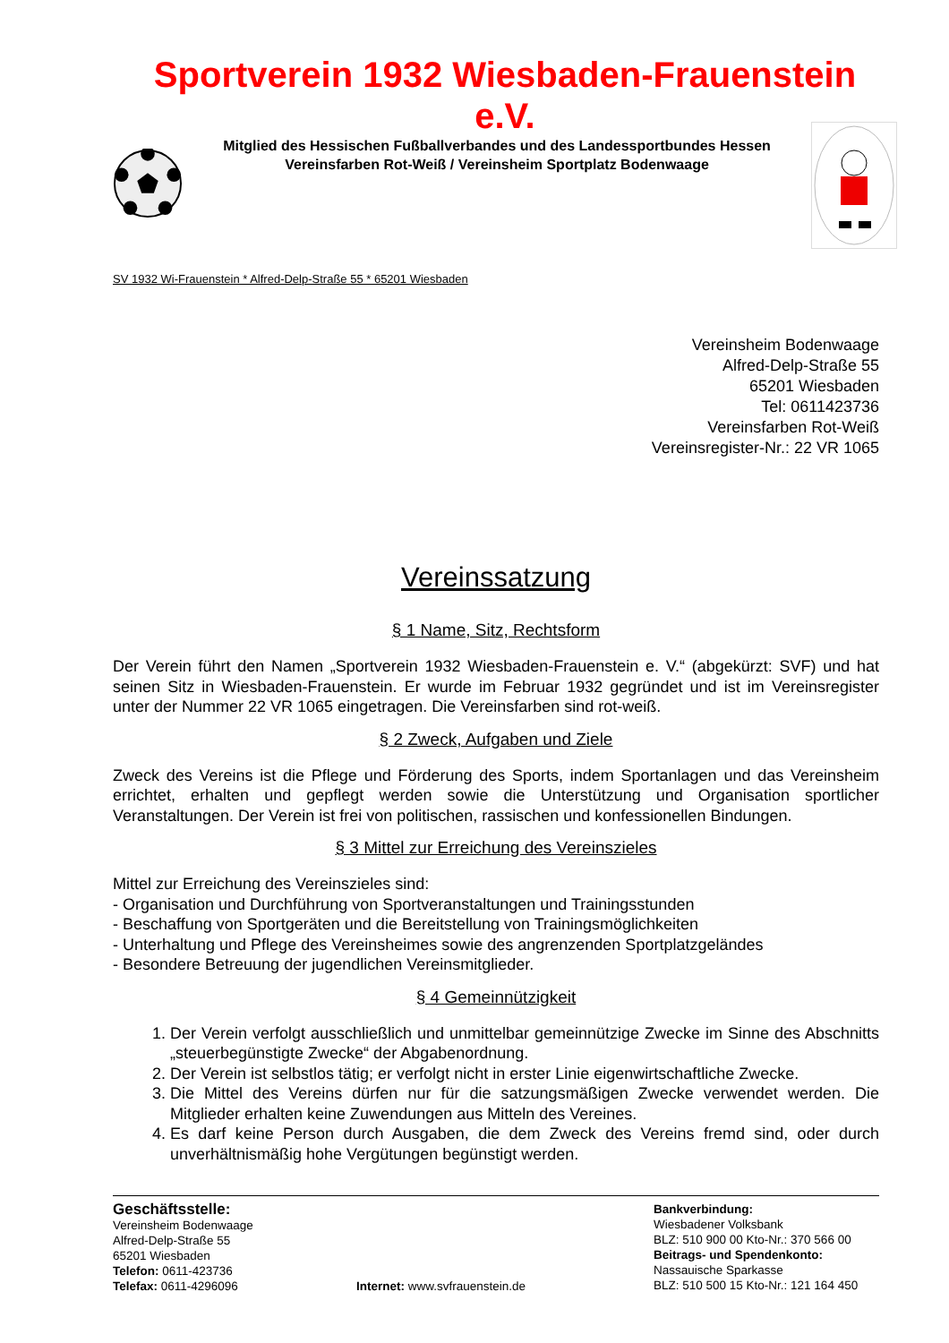Sportverein 1932 Wiesbaden-Frauenstein e.V.
Mitglied des Hessischen Fußballverbandes und des Landessportbundes Hessen
Vereinsfarben Rot-Weiß / Vereinsheim Sportplatz Bodenwaage
SV 1932 Wi-Frauenstein * Alfred-Delp-Straße 55 * 65201 Wiesbaden
Vereinsheim Bodenwaage
Alfred-Delp-Straße 55
65201 Wiesbaden
Tel: 0611423736
Vereinsfarben Rot-Weiß
Vereinsregister-Nr.: 22 VR 1065
Vereinssatzung
§ 1 Name, Sitz, Rechtsform
Der Verein führt den Namen „Sportverein 1932 Wiesbaden-Frauenstein e. V.“ (abgekürzt: SVF) und hat seinen Sitz in Wiesbaden-Frauenstein. Er wurde im Februar 1932 gegründet und ist im Vereinsregister unter der Nummer 22 VR 1065 eingetragen. Die Vereinsfarben sind rot-weiß.
§ 2 Zweck, Aufgaben und Ziele
Zweck des Vereins ist die Pflege und Förderung des Sports, indem Sportanlagen und das Vereinsheim errichtet, erhalten und gepflegt werden sowie die Unterstützung und Organisation sportlicher Veranstaltungen. Der Verein ist frei von politischen, rassischen und konfessionellen Bindungen.
§ 3 Mittel zur Erreichung des Vereinszieles
Mittel zur Erreichung des Vereinszieles sind:
- Organisation und Durchführung von Sportveranstaltungen und Trainingsstunden
- Beschaffung von Sportgeräten und die Bereitstellung von Trainingsmöglichkeiten
- Unterhaltung und Pflege des Vereinsheimes sowie des angrenzenden Sportplatzgeländes
- Besondere Betreuung der jugendlichen Vereinsmitglieder.
§ 4 Gemeinnützigkeit
1. Der Verein verfolgt ausschließlich und unmittelbar gemeinnützige Zwecke im Sinne des Abschnitts „steuerbegünstigte Zwecke“ der Abgabenordnung.
2. Der Verein ist selbstlos tätig; er verfolgt nicht in erster Linie eigenwirtschaftliche Zwecke.
3. Die Mittel des Vereins dürfen nur für die satzungsmäßigen Zwecke verwendet werden. Die Mitglieder erhalten keine Zuwendungen aus Mitteln des Vereines.
4. Es darf keine Person durch Ausgaben, die dem Zweck des Vereins fremd sind, oder durch unverhältnismäßig hohe Vergütungen begünstigt werden.
Geschäftsstelle:
Vereinsheim Bodenwaage
Alfred-Delp-Straße 55
65201 Wiesbaden
Telefon: 0611-423736
Telefax: 0611-4296096
Internet: www.svfrauenstein.de Bankverbindung:
Wiesbadener Volksbank
BLZ: 510 900 00 Kto-Nr.: 370 566 00
Beitrags- und Spendenkonto:
Nassauische Sparkasse
BLZ: 510 500 15 Kto-Nr.: 121 164 450